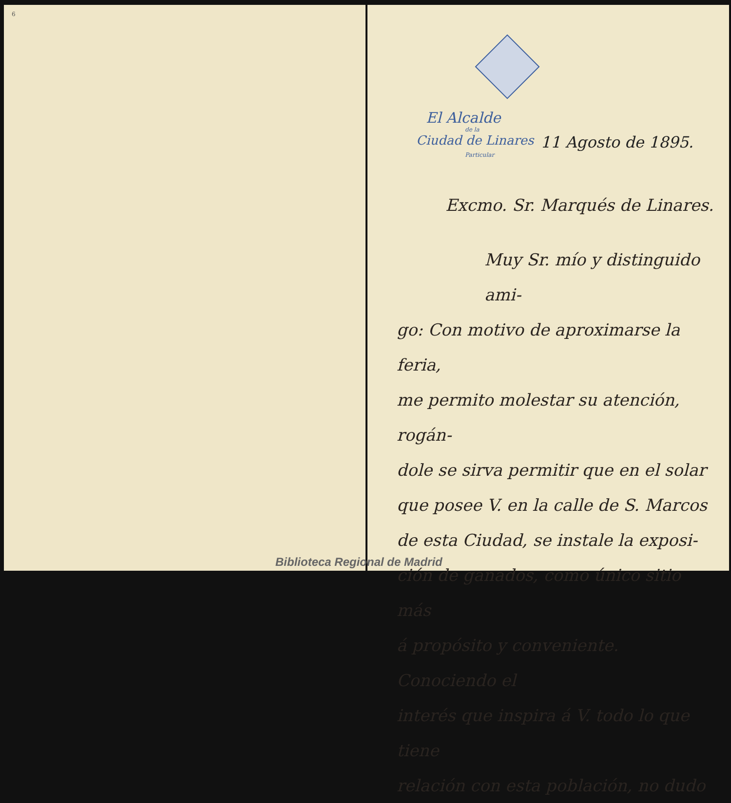6
El Alcalde
de la
Ciudad de Linares 11 Agosto de 1895.
Particular
Excmo. Sr. Marqués de Linares.
Muy Sr. mío y distinguido ami-
go: Con motivo de aproximarse la feria,
me permito molestar su atención, rogán-
dole se sirva permitir que en el solar
que posee V. en la calle de S. Marcos
de esta Ciudad, se instale la exposi-
ción de ganados, como único sitio más
á propósito y conveniente. Conociendo el
interés que inspira á V. todo lo que tiene
relación con esta población, no dudo
Biblioteca Regional de Madrid